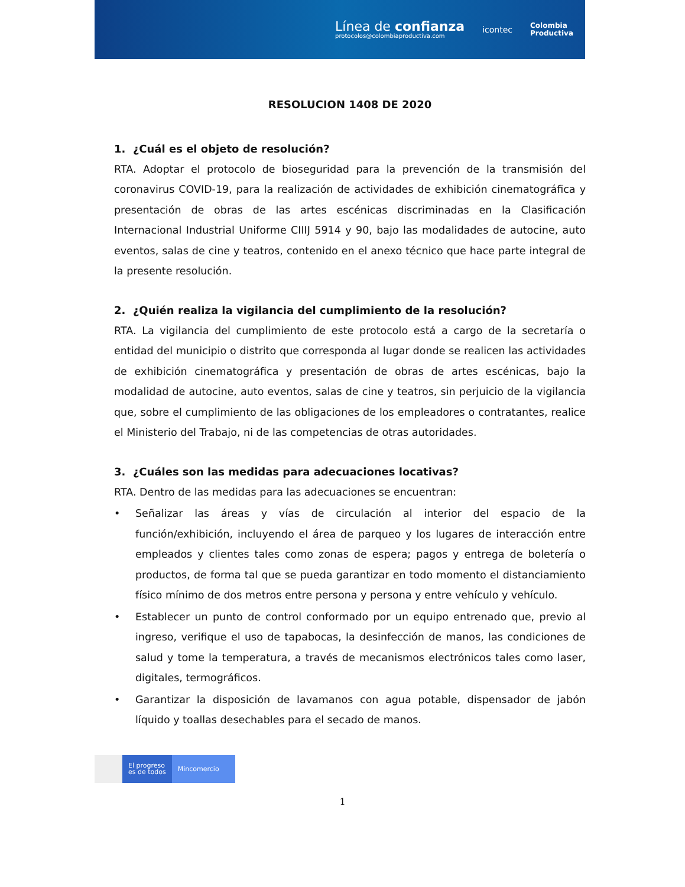Línea de confianza
protocolos@colombiaproductiva.com
icontec
Colombia
Productiva
RESOLUCION 1408 DE 2020
1. ¿Cuál es el objeto de resolución?
RTA. Adoptar el protocolo de bioseguridad para la prevención de la transmisión del coronavirus COVID-19, para la realización de actividades de exhibición cinematográfica y presentación de obras de las artes escénicas discriminadas en la Clasificación Internacional Industrial Uniforme CIIIJ 5914 y 90, bajo las modalidades de autocine, auto eventos, salas de cine y teatros, contenido en el anexo técnico que hace parte integral de la presente resolución.
2. ¿Quién realiza la vigilancia del cumplimiento de la resolución?
RTA. La vigilancia del cumplimiento de este protocolo está a cargo de la secretaría o entidad del municipio o distrito que corresponda al lugar donde se realicen las actividades de exhibición cinematográfica y presentación de obras de artes escénicas, bajo la modalidad de autocine, auto eventos, salas de cine y teatros, sin perjuicio de la vigilancia que, sobre el cumplimiento de las obligaciones de los empleadores o contratantes, realice el Ministerio del Trabajo, ni de las competencias de otras autoridades.
3. ¿Cuáles son las medidas para adecuaciones locativas?
RTA. Dentro de las medidas para las adecuaciones se encuentran:
• Señalizar las áreas y vías de circulación al interior del espacio de la función/exhibición, incluyendo el área de parqueo y los lugares de interacción entre empleados y clientes tales como zonas de espera; pagos y entrega de boletería o productos, de forma tal que se pueda garantizar en todo momento el distanciamiento físico mínimo de dos metros entre persona y persona y entre vehículo y vehículo.
• Establecer un punto de control conformado por un equipo entrenado que, previo al ingreso, verifique el uso de tapabocas, la desinfección de manos, las condiciones de salud y tome la temperatura, a través de mecanismos electrónicos tales como laser, digitales, termográficos.
• Garantizar la disposición de lavamanos con agua potable, dispensador de jabón líquido y toallas desechables para el secado de manos.
El progreso
es de todos
Mincomercio
1